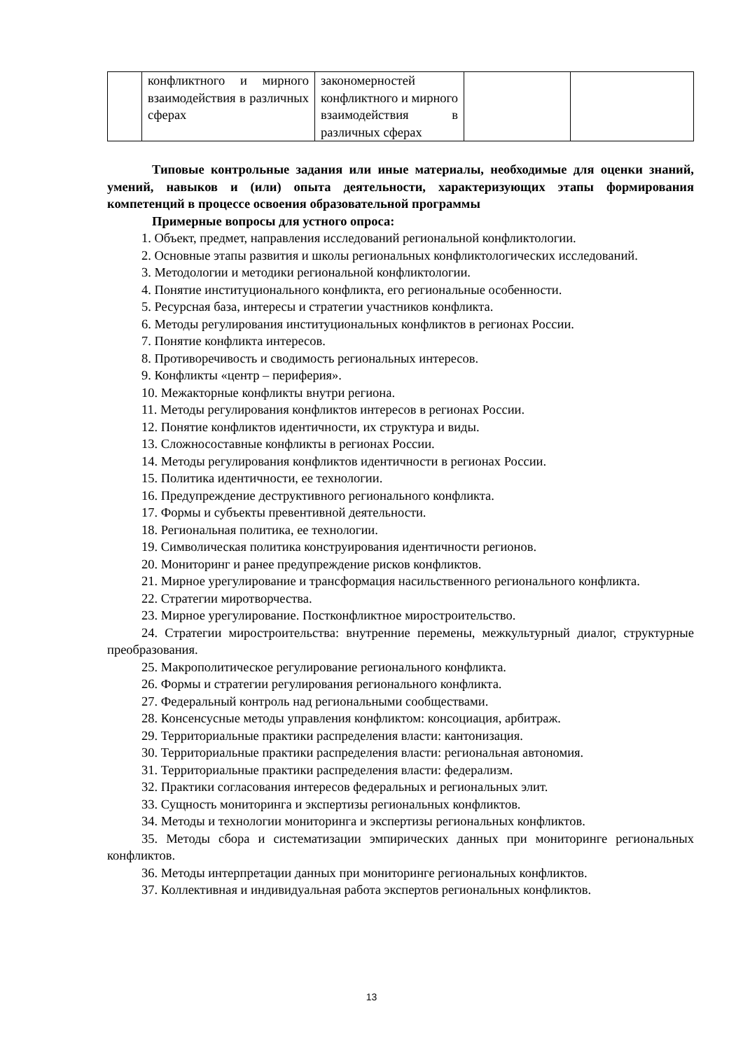| | конфликтного и мирного взаимодействия в различных сферах | закономерностей конфликтного и мирного взаимодействия в различных сферах | | |
Типовые контрольные задания или иные материалы, необходимые для оценки знаний, умений, навыков и (или) опыта деятельности, характеризующих этапы формирования компетенций в процессе освоения образовательной программы
Примерные вопросы для устного опроса:
1. Объект, предмет, направления исследований региональной конфликтологии.
2. Основные этапы развития и школы региональных конфликтологических исследований.
3. Методологии и методики региональной конфликтологии.
4. Понятие институционального конфликта, его региональные особенности.
5. Ресурсная база, интересы и стратегии участников конфликта.
6. Методы регулирования институциональных конфликтов в регионах России.
7. Понятие конфликта интересов.
8. Противоречивость и сводимость региональных интересов.
9. Конфликты «центр – периферия».
10. Межакторные конфликты внутри региона.
11. Методы регулирования конфликтов интересов в регионах России.
12. Понятие конфликтов идентичности, их структура и виды.
13. Сложносоставные конфликты в регионах России.
14. Методы регулирования конфликтов идентичности в регионах России.
15. Политика идентичности, ее технологии.
16. Предупреждение деструктивного регионального конфликта.
17. Формы и субъекты превентивной деятельности.
18. Региональная политика, ее технологии.
19. Символическая политика конструирования идентичности регионов.
20. Мониторинг и ранее предупреждение рисков конфликтов.
21. Мирное урегулирование и трансформация насильственного регионального конфликта.
22. Стратегии миротворчества.
23. Мирное урегулирование. Постконфликтное миростроительство.
24. Стратегии миростроительства: внутренние перемены, межкультурный диалог, структурные преобразования.
25. Макрополитическое регулирование регионального конфликта.
26. Формы и стратегии регулирования регионального конфликта.
27. Федеральный контроль над региональными сообществами.
28. Консенсусные методы управления конфликтом: консоциация, арбитраж.
29. Территориальные практики распределения власти: кантонизация.
30. Территориальные практики распределения власти: региональная автономия.
31. Территориальные практики распределения власти: федерализм.
32. Практики согласования интересов федеральных и региональных элит.
33. Сущность мониторинга и экспертизы региональных конфликтов.
34. Методы и технологии мониторинга и экспертизы региональных конфликтов.
35. Методы сбора и систематизации эмпирических данных при мониторинге региональных конфликтов.
36. Методы интерпретации данных при мониторинге региональных конфликтов.
37. Коллективная и индивидуальная работа экспертов региональных конфликтов.
13